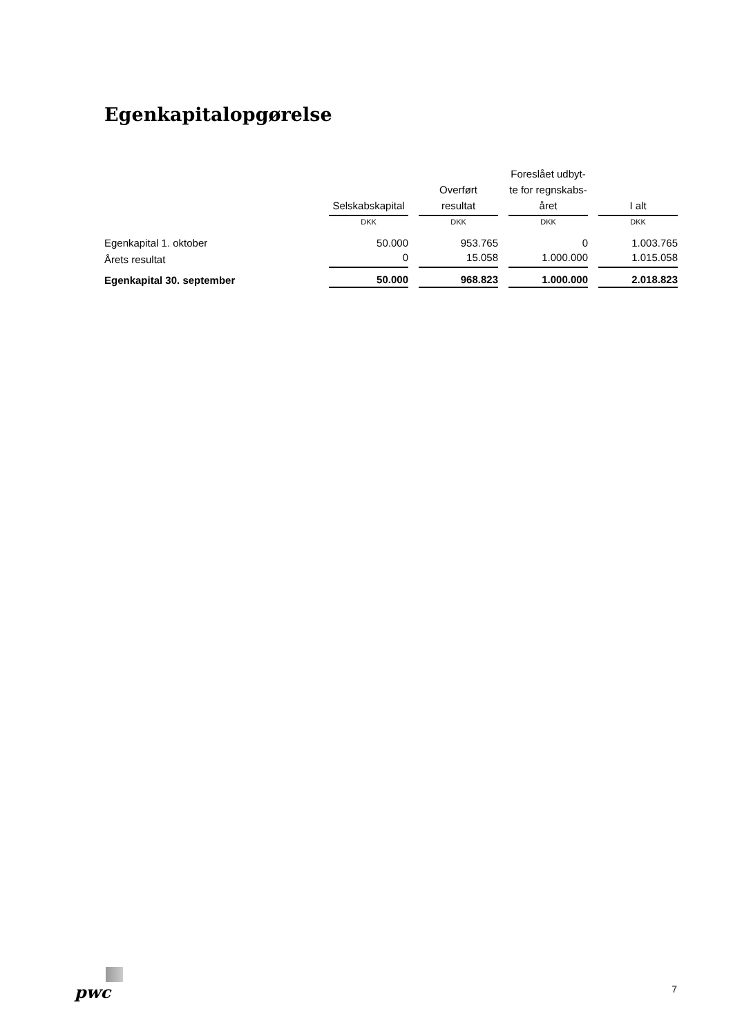Egenkapitalopgørelse
| | Selskabskapital | Overført resultat | Foreslået udbyt- te for regnskabs- året | I alt |
| --- | --- | --- | --- | --- |
| | DKK | DKK | DKK | DKK |
| Egenkapital 1. oktober | 50.000 | 953.765 | 0 | 1.003.765 |
| Årets resultat | 0 | 15.058 | 1.000.000 | 1.015.058 |
| Egenkapital 30. september | 50.000 | 968.823 | 1.000.000 | 2.018.823 |
pwc
7